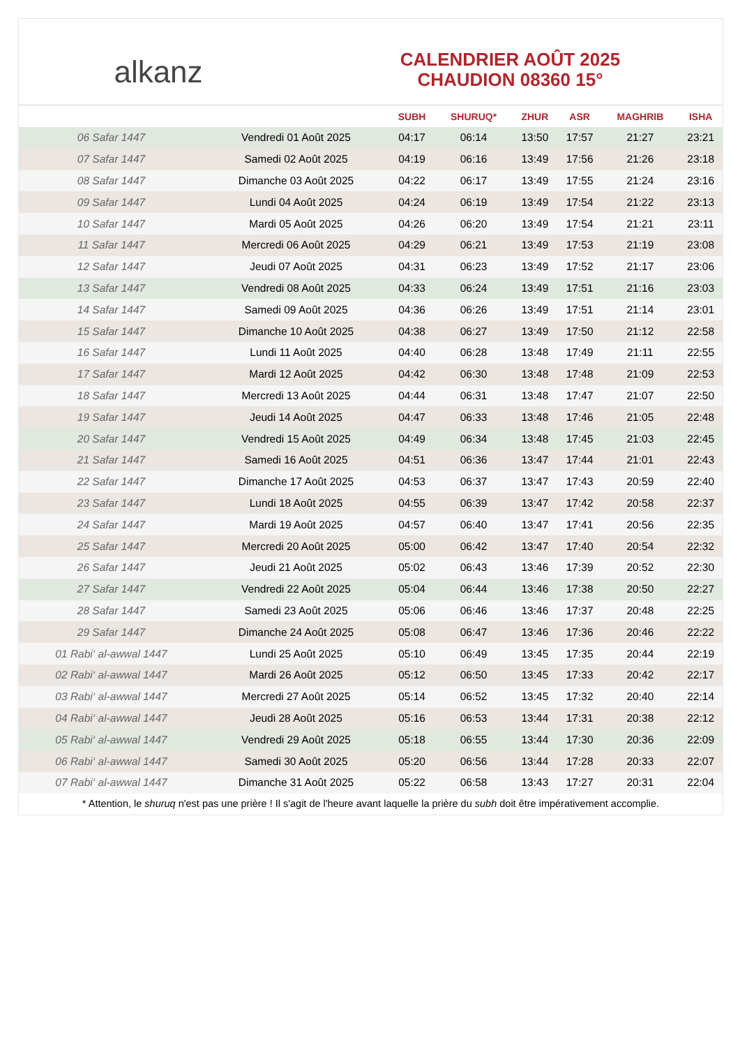alkanz
CALENDRIER AOÛT 2025
CHAUDION 08360 15°
| | | SUBH | SHURUQ* | ZHUR | ASR | MAGHRIB | ISHA |
| --- | --- | --- | --- | --- | --- | --- | --- |
| 06 Safar 1447 | Vendredi 01 Août 2025 | 04:17 | 06:14 | 13:50 | 17:57 | 21:27 | 23:21 |
| 07 Safar 1447 | Samedi 02 Août 2025 | 04:19 | 06:16 | 13:49 | 17:56 | 21:26 | 23:18 |
| 08 Safar 1447 | Dimanche 03 Août 2025 | 04:22 | 06:17 | 13:49 | 17:55 | 21:24 | 23:16 |
| 09 Safar 1447 | Lundi 04 Août 2025 | 04:24 | 06:19 | 13:49 | 17:54 | 21:22 | 23:13 |
| 10 Safar 1447 | Mardi 05 Août 2025 | 04:26 | 06:20 | 13:49 | 17:54 | 21:21 | 23:11 |
| 11 Safar 1447 | Mercredi 06 Août 2025 | 04:29 | 06:21 | 13:49 | 17:53 | 21:19 | 23:08 |
| 12 Safar 1447 | Jeudi 07 Août 2025 | 04:31 | 06:23 | 13:49 | 17:52 | 21:17 | 23:06 |
| 13 Safar 1447 | Vendredi 08 Août 2025 | 04:33 | 06:24 | 13:49 | 17:51 | 21:16 | 23:03 |
| 14 Safar 1447 | Samedi 09 Août 2025 | 04:36 | 06:26 | 13:49 | 17:51 | 21:14 | 23:01 |
| 15 Safar 1447 | Dimanche 10 Août 2025 | 04:38 | 06:27 | 13:49 | 17:50 | 21:12 | 22:58 |
| 16 Safar 1447 | Lundi 11 Août 2025 | 04:40 | 06:28 | 13:48 | 17:49 | 21:11 | 22:55 |
| 17 Safar 1447 | Mardi 12 Août 2025 | 04:42 | 06:30 | 13:48 | 17:48 | 21:09 | 22:53 |
| 18 Safar 1447 | Mercredi 13 Août 2025 | 04:44 | 06:31 | 13:48 | 17:47 | 21:07 | 22:50 |
| 19 Safar 1447 | Jeudi 14 Août 2025 | 04:47 | 06:33 | 13:48 | 17:46 | 21:05 | 22:48 |
| 20 Safar 1447 | Vendredi 15 Août 2025 | 04:49 | 06:34 | 13:48 | 17:45 | 21:03 | 22:45 |
| 21 Safar 1447 | Samedi 16 Août 2025 | 04:51 | 06:36 | 13:47 | 17:44 | 21:01 | 22:43 |
| 22 Safar 1447 | Dimanche 17 Août 2025 | 04:53 | 06:37 | 13:47 | 17:43 | 20:59 | 22:40 |
| 23 Safar 1447 | Lundi 18 Août 2025 | 04:55 | 06:39 | 13:47 | 17:42 | 20:58 | 22:37 |
| 24 Safar 1447 | Mardi 19 Août 2025 | 04:57 | 06:40 | 13:47 | 17:41 | 20:56 | 22:35 |
| 25 Safar 1447 | Mercredi 20 Août 2025 | 05:00 | 06:42 | 13:47 | 17:40 | 20:54 | 22:32 |
| 26 Safar 1447 | Jeudi 21 Août 2025 | 05:02 | 06:43 | 13:46 | 17:39 | 20:52 | 22:30 |
| 27 Safar 1447 | Vendredi 22 Août 2025 | 05:04 | 06:44 | 13:46 | 17:38 | 20:50 | 22:27 |
| 28 Safar 1447 | Samedi 23 Août 2025 | 05:06 | 06:46 | 13:46 | 17:37 | 20:48 | 22:25 |
| 29 Safar 1447 | Dimanche 24 Août 2025 | 05:08 | 06:47 | 13:46 | 17:36 | 20:46 | 22:22 |
| 01 Rabi‘ al-awwal 1447 | Lundi 25 Août 2025 | 05:10 | 06:49 | 13:45 | 17:35 | 20:44 | 22:19 |
| 02 Rabi‘ al-awwal 1447 | Mardi 26 Août 2025 | 05:12 | 06:50 | 13:45 | 17:33 | 20:42 | 22:17 |
| 03 Rabi‘ al-awwal 1447 | Mercredi 27 Août 2025 | 05:14 | 06:52 | 13:45 | 17:32 | 20:40 | 22:14 |
| 04 Rabi‘ al-awwal 1447 | Jeudi 28 Août 2025 | 05:16 | 06:53 | 13:44 | 17:31 | 20:38 | 22:12 |
| 05 Rabi‘ al-awwal 1447 | Vendredi 29 Août 2025 | 05:18 | 06:55 | 13:44 | 17:30 | 20:36 | 22:09 |
| 06 Rabi‘ al-awwal 1447 | Samedi 30 Août 2025 | 05:20 | 06:56 | 13:44 | 17:28 | 20:33 | 22:07 |
| 07 Rabi‘ al-awwal 1447 | Dimanche 31 Août 2025 | 05:22 | 06:58 | 13:43 | 17:27 | 20:31 | 22:04 |
* Attention, le shuruq n'est pas une prière ! Il s'agit de l'heure avant laquelle la prière du subh doit être impérativement accomplie.